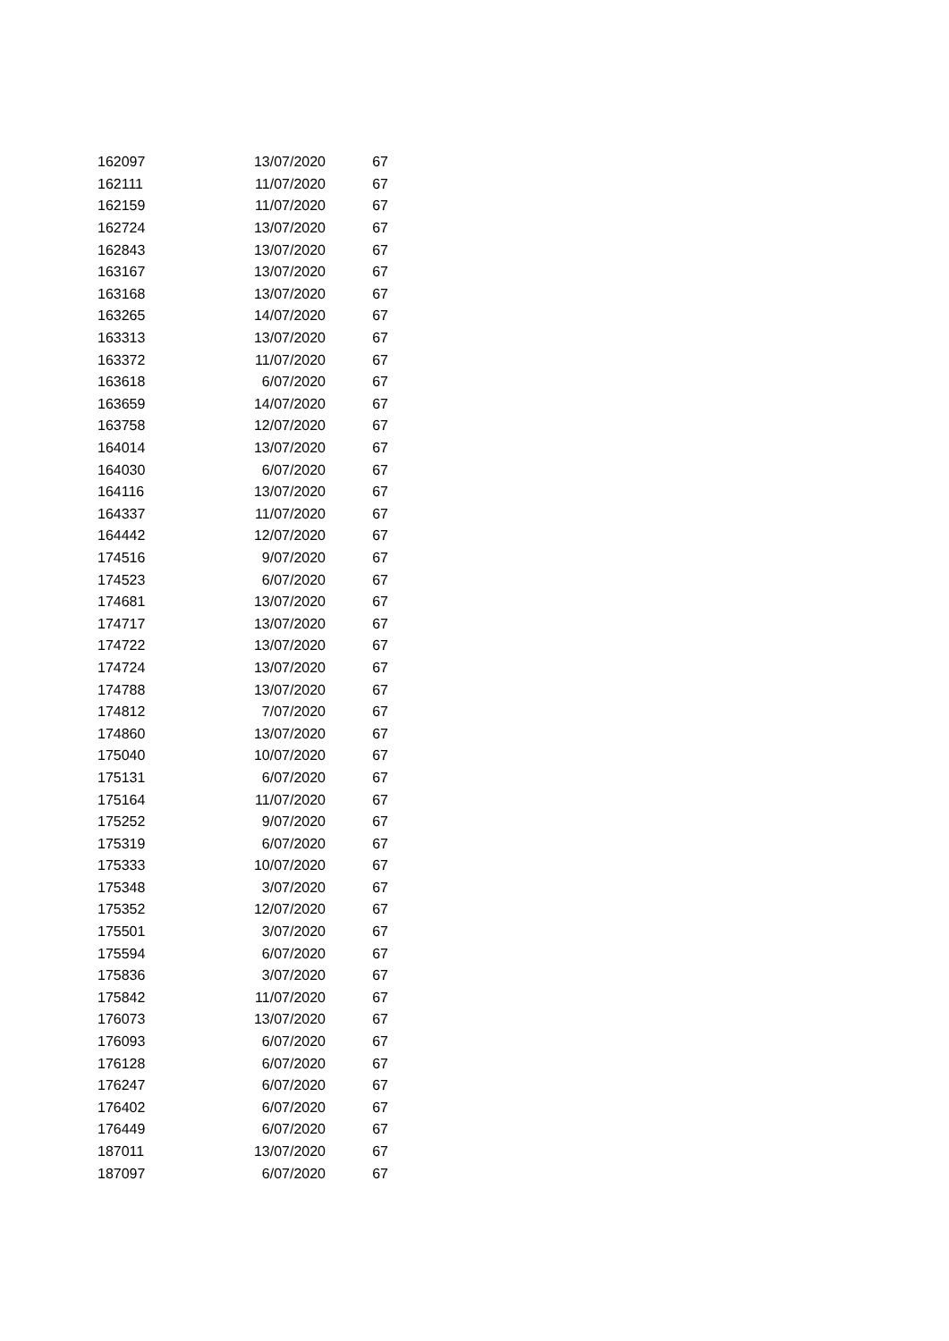| 162097 | 13/07/2020 | 67 |
| 162111 | 11/07/2020 | 67 |
| 162159 | 11/07/2020 | 67 |
| 162724 | 13/07/2020 | 67 |
| 162843 | 13/07/2020 | 67 |
| 163167 | 13/07/2020 | 67 |
| 163168 | 13/07/2020 | 67 |
| 163265 | 14/07/2020 | 67 |
| 163313 | 13/07/2020 | 67 |
| 163372 | 11/07/2020 | 67 |
| 163618 | 6/07/2020 | 67 |
| 163659 | 14/07/2020 | 67 |
| 163758 | 12/07/2020 | 67 |
| 164014 | 13/07/2020 | 67 |
| 164030 | 6/07/2020 | 67 |
| 164116 | 13/07/2020 | 67 |
| 164337 | 11/07/2020 | 67 |
| 164442 | 12/07/2020 | 67 |
| 174516 | 9/07/2020 | 67 |
| 174523 | 6/07/2020 | 67 |
| 174681 | 13/07/2020 | 67 |
| 174717 | 13/07/2020 | 67 |
| 174722 | 13/07/2020 | 67 |
| 174724 | 13/07/2020 | 67 |
| 174788 | 13/07/2020 | 67 |
| 174812 | 7/07/2020 | 67 |
| 174860 | 13/07/2020 | 67 |
| 175040 | 10/07/2020 | 67 |
| 175131 | 6/07/2020 | 67 |
| 175164 | 11/07/2020 | 67 |
| 175252 | 9/07/2020 | 67 |
| 175319 | 6/07/2020 | 67 |
| 175333 | 10/07/2020 | 67 |
| 175348 | 3/07/2020 | 67 |
| 175352 | 12/07/2020 | 67 |
| 175501 | 3/07/2020 | 67 |
| 175594 | 6/07/2020 | 67 |
| 175836 | 3/07/2020 | 67 |
| 175842 | 11/07/2020 | 67 |
| 176073 | 13/07/2020 | 67 |
| 176093 | 6/07/2020 | 67 |
| 176128 | 6/07/2020 | 67 |
| 176247 | 6/07/2020 | 67 |
| 176402 | 6/07/2020 | 67 |
| 176449 | 6/07/2020 | 67 |
| 187011 | 13/07/2020 | 67 |
| 187097 | 6/07/2020 | 67 |